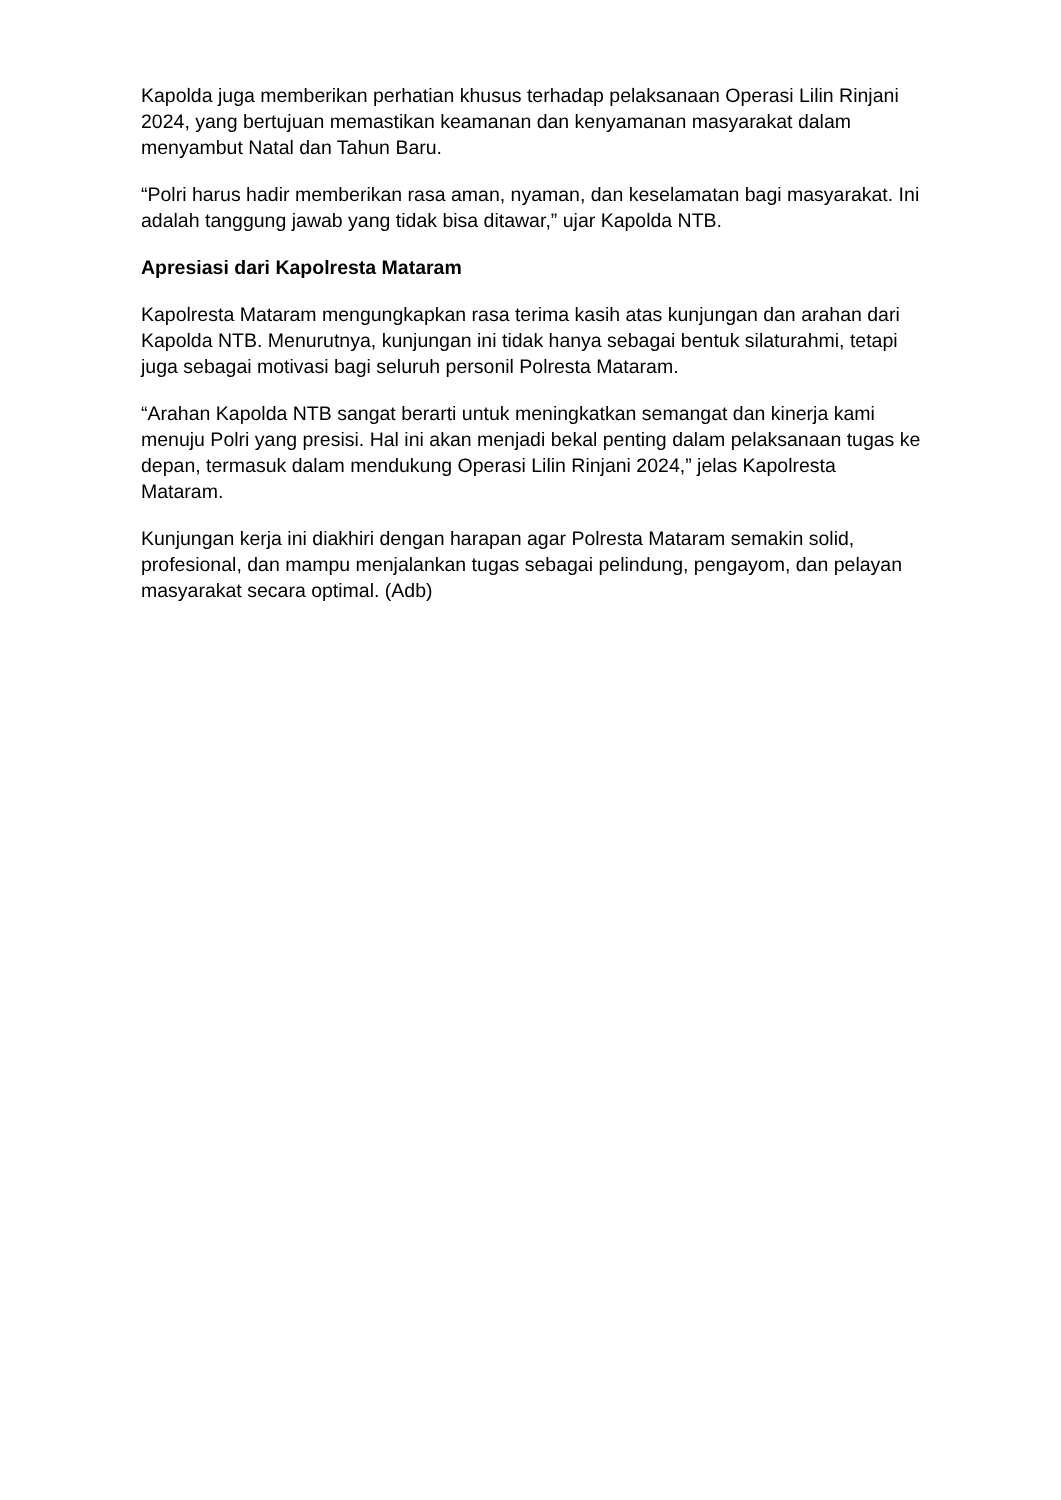Kapolda juga memberikan perhatian khusus terhadap pelaksanaan Operasi Lilin Rinjani 2024, yang bertujuan memastikan keamanan dan kenyamanan masyarakat dalam menyambut Natal dan Tahun Baru.
“Polri harus hadir memberikan rasa aman, nyaman, dan keselamatan bagi masyarakat. Ini adalah tanggung jawab yang tidak bisa ditawar,” ujar Kapolda NTB.
Apresiasi dari Kapolresta Mataram
Kapolresta Mataram mengungkapkan rasa terima kasih atas kunjungan dan arahan dari Kapolda NTB. Menurutnya, kunjungan ini tidak hanya sebagai bentuk silaturahmi, tetapi juga sebagai motivasi bagi seluruh personil Polresta Mataram.
“Arahan Kapolda NTB sangat berarti untuk meningkatkan semangat dan kinerja kami menuju Polri yang presisi. Hal ini akan menjadi bekal penting dalam pelaksanaan tugas ke depan, termasuk dalam mendukung Operasi Lilin Rinjani 2024,” jelas Kapolresta Mataram.
Kunjungan kerja ini diakhiri dengan harapan agar Polresta Mataram semakin solid, profesional, dan mampu menjalankan tugas sebagai pelindung, pengayom, dan pelayan masyarakat secara optimal. (Adb)